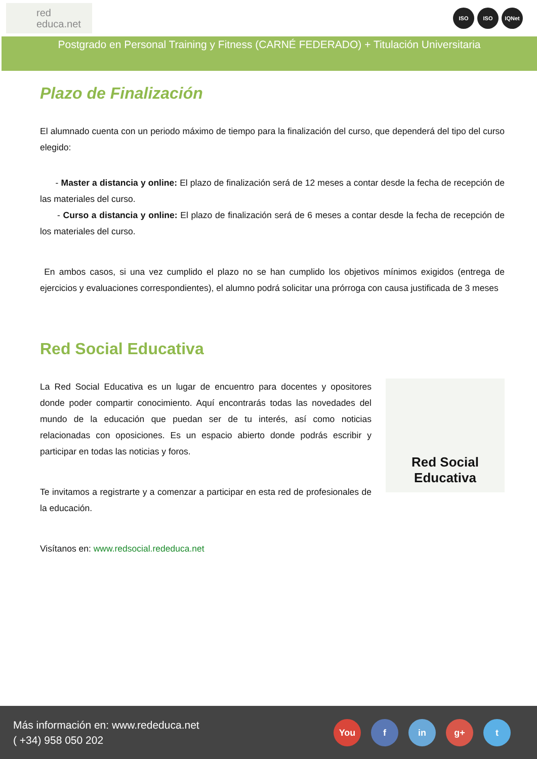red
educa.net
ISO ISO IQNet
Postgrado en Personal Training y Fitness (CARNÉ FEDERADO) + Titulación Universitaria
Plazo de Finalización
El alumnado cuenta con un periodo máximo de tiempo para la finalización del curso, que dependerá del tipo del curso elegido:
- Master a distancia y online: El plazo de finalización será de 12 meses a contar desde la fecha de recepción de las materiales del curso.
- Curso a distancia y online: El plazo de finalización será de 6 meses a contar desde la fecha de recepción de los materiales del curso.
En ambos casos, si una vez cumplido el plazo no se han cumplido los objetivos mínimos exigidos (entrega de ejercicios y evaluaciones correspondientes), el alumno podrá solicitar una prórroga con causa justificada de 3 meses
Red Social Educativa
La Red Social Educativa es un lugar de encuentro para docentes y opositores donde poder compartir conocimiento. Aquí encontrarás todas las novedades del mundo de la educación que puedan ser de tu interés, así como noticias relacionadas con oposiciones. Es un espacio abierto donde podrás escribir y participar en todas las noticias y foros.
Te invitamos a registrarte y a comenzar a participar en esta red de profesionales de la educación.
Visítanos en: www.redsocial.rededuca.net
Red Social Educativa
Más información en: www.rededuca.net
( +34) 958 050 202
You f in g+ t